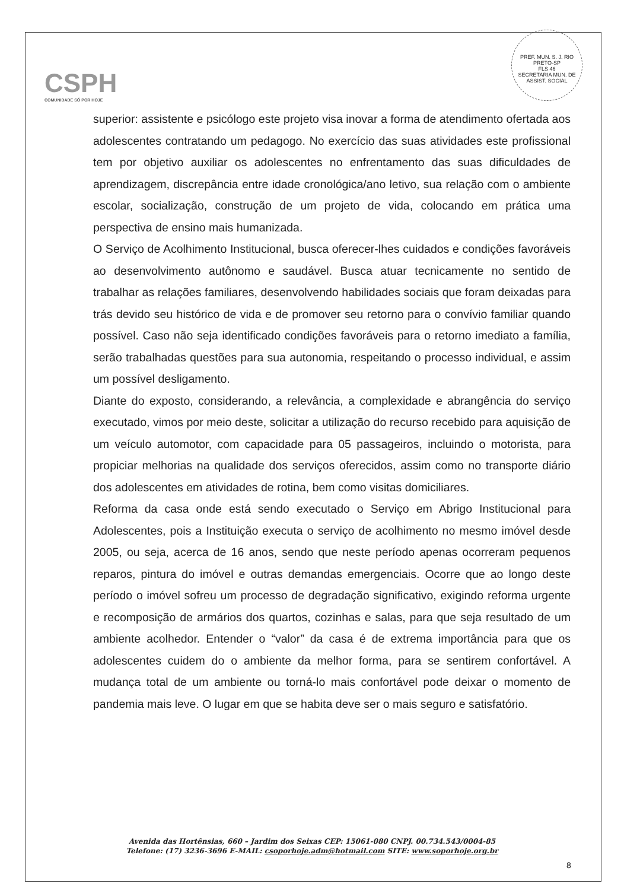CSPH
COMUNIDADE SÓ POR HOJE
PREF. MUN. S. J. RIO PRETO-SP
FLS 46
SECRETARIA MUN. DE ASSIST. SOCIAL
superior: assistente e psicólogo este projeto visa inovar a forma de atendimento ofertada aos adolescentes contratando um pedagogo. No exercício das suas atividades este profissional tem por objetivo auxiliar os adolescentes no enfrentamento das suas dificuldades de aprendizagem, discrepância entre idade cronológica/ano letivo, sua relação com o ambiente escolar, socialização, construção de um projeto de vida, colocando em prática uma perspectiva de ensino mais humanizada.
O Serviço de Acolhimento Institucional, busca oferecer-lhes cuidados e condições favoráveis ao desenvolvimento autônomo e saudável. Busca atuar tecnicamente no sentido de trabalhar as relações familiares, desenvolvendo habilidades sociais que foram deixadas para trás devido seu histórico de vida e de promover seu retorno para o convívio familiar quando possível. Caso não seja identificado condições favoráveis para o retorno imediato a família, serão trabalhadas questões para sua autonomia, respeitando o processo individual, e assim um possível desligamento.
Diante do exposto, considerando, a relevância, a complexidade e abrangência do serviço executado, vimos por meio deste, solicitar a utilização do recurso recebido para aquisição de um veículo automotor, com capacidade para 05 passageiros, incluindo o motorista, para propiciar melhorias na qualidade dos serviços oferecidos, assim como no transporte diário dos adolescentes em atividades de rotina, bem como visitas domiciliares.
Reforma da casa onde está sendo executado o Serviço em Abrigo Institucional para Adolescentes, pois a Instituição executa o serviço de acolhimento no mesmo imóvel desde 2005, ou seja, acerca de 16 anos, sendo que neste período apenas ocorreram pequenos reparos, pintura do imóvel e outras demandas emergenciais. Ocorre que ao longo deste período o imóvel sofreu um processo de degradação significativo, exigindo reforma urgente e recomposição de armários dos quartos, cozinhas e salas, para que seja resultado de um ambiente acolhedor. Entender o “valor” da casa é de extrema importância para que os adolescentes cuidem do o ambiente da melhor forma, para se sentirem confortável. A mudança total de um ambiente ou torná-lo mais confortável pode deixar o momento de pandemia mais leve. O lugar em que se habita deve ser o mais seguro e satisfatório.
Avenida das Hortênsias, 660 – Jardim dos Seixas CEP: 15061-080 CNPJ. 00.734.543/0004-85
Telefone: (17) 3236-3696 E-MAIL: csoporhoje.adm@hotmail.com SITE: www.soporhoje.org.br
8